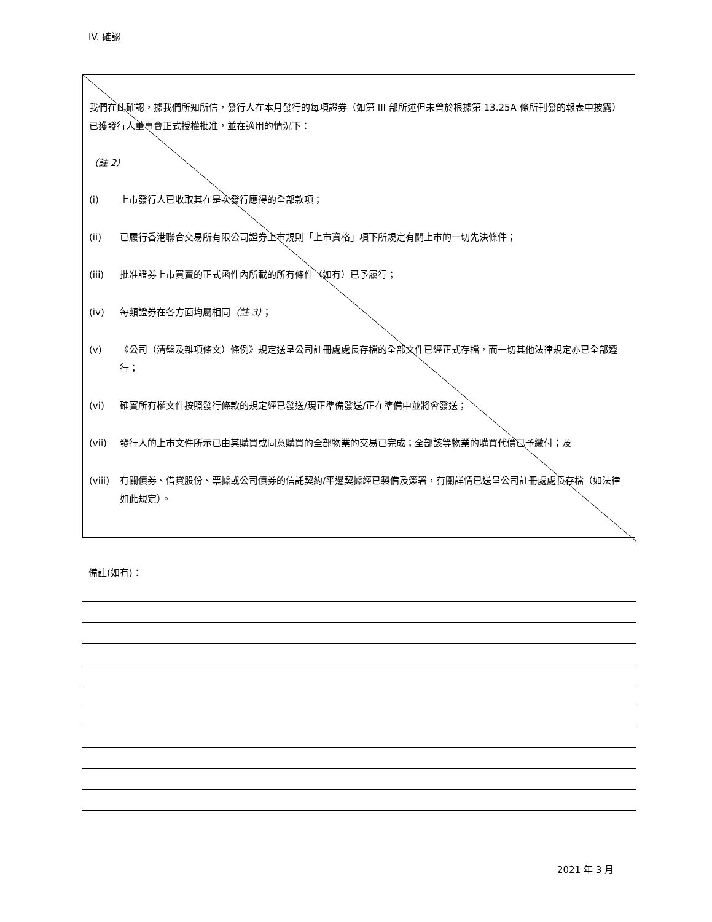IV. 確認
我們在此確認，據我們所知所信，發行人在本月發行的每項證券（如第 III 部所述但未曾於根據第 13.25A 條所刊發的報表中披露）已獲發行人董事會正式授權批准，並在適用的情況下：
（註 2）
(i) 上市發行人已收取其在是次發行應得的全部款項；
(ii) 已履行香港聯合交易所有限公司證券上市規則「上市資格」項下所規定有關上市的一切先決條件；
(iii) 批准證券上市買賣的正式函件內所載的所有條件（如有）已予履行；
(iv) 每類證券在各方面均屬相同（註 3）；
(v) 《公司（清盤及雜項條文）條例》規定送呈公司註冊處處長存檔的全部文件已經正式存檔，而一切其他法律規定亦已全部遵行；
(vi) 確實所有權文件按照發行條款的規定經已發送/現正準備發送/正在準備中並將會發送；
(vii) 發行人的上市文件所示已由其購買或同意購買的全部物業的交易已完成；全部該等物業的購買代價已予繳付；及
(viii) 有關債券、借貸股份、票據或公司債券的信託契約/平邊契據經已製備及簽署，有關詳情已送呈公司註冊處處長存檔（如法律如此規定）。
備註(如有)：
2021 年 3 月